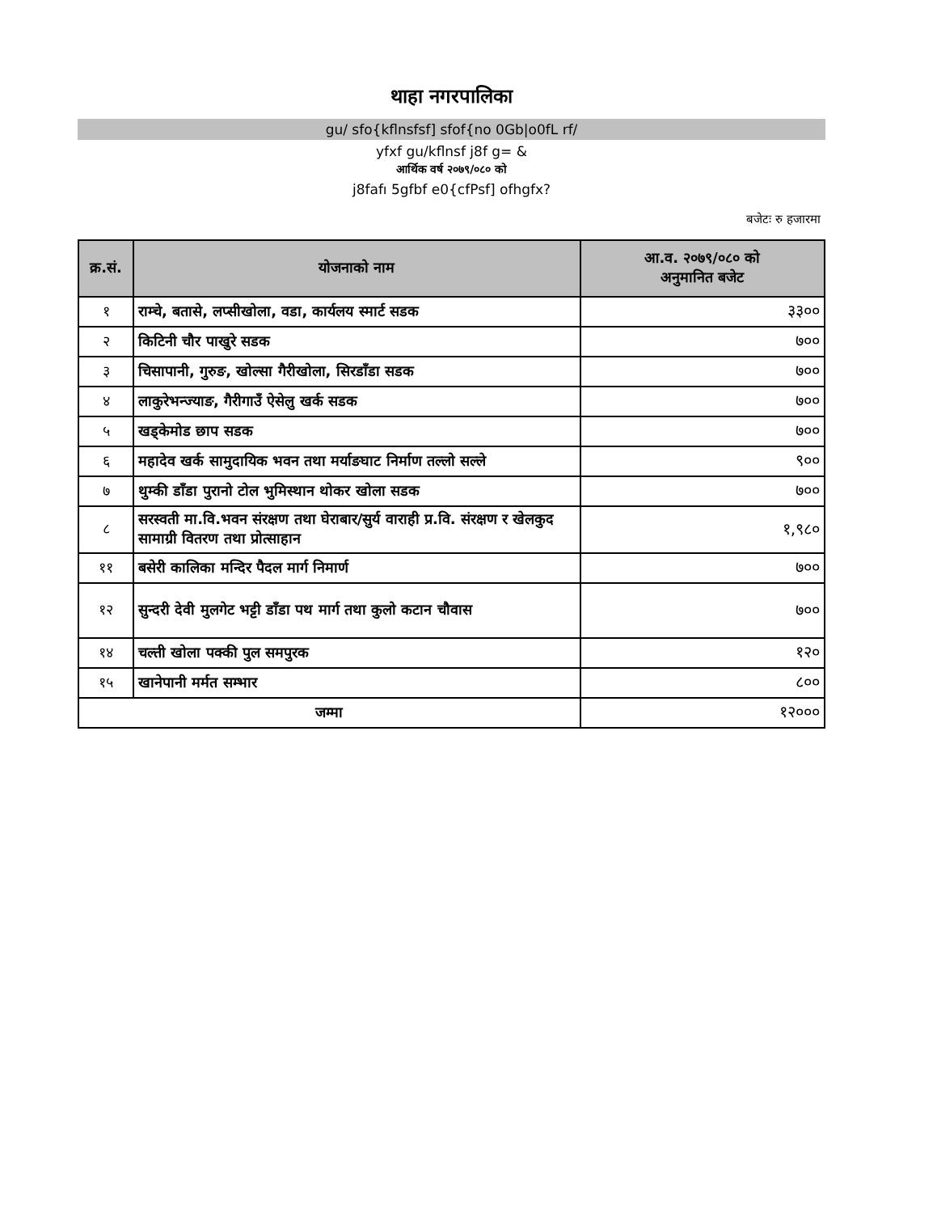थाहा नगरपालिका
gu/ sfo{kflnsfsf] sfof{no 0Gb|o0fL rf/
yfxf gu/kflnsf j8f g= &
आर्थिक वर्ष २०७९/०८० को
j8fafı 5gfbf e0{cfPsf] ofhgfx?
बजेटः रु हजारमा
| क्र.सं. | योजनाको नाम | आ.व. २०७९/०८० को अनुमानित बजेट |
| --- | --- | --- |
| १ | राम्चे, बतासे, लप्सीखोला, वडा, कार्यलय स्मार्ट सडक | ३३०० |
| २ | किटिनी चौर पाखुरे सडक | ७०० |
| ३ | चिसापानी, गुरुङ, खोल्सा गैरीखोला, सिरडाँडा सडक | ७०० |
| ४ | लाकुरेभन्ज्याङ, गैरीगाउँ ऐसेलु खर्क सडक | ७०० |
| ५ | खड्केमोड छाप सडक | ७०० |
| ६ | महादेव खर्क सामुदायिक भवन तथा मर्याङघाट निर्माण तल्लो सल्ले | ९०० |
| ७ | थुम्की डाँडा पुरानो टोल भुमिस्थान थोकर खोला सडक | ७०० |
| ८ | सरस्वती मा.वि.भवन संरक्षण तथा घेराबार/सुर्य वाराही प्र.वि. संरक्षण र खेलकुद सामाग्री वितरण तथा प्रोत्साहान | १,९८० |
| ११ | बसेरी कालिका मन्दिर पैदल मार्ग निमार्ण | ७०० |
| १२ | सुन्दरी देवी मुलगेट भट्टी डाँडा पथ मार्ग तथा कुलो कटान चौवास | ७०० |
| १४ | चल्ती खोला पक्की पुल समपुरक | १२० |
| १५ | खानेपानी मर्मत सम्भार | ८०० |
| जम्मा | | १२००० |